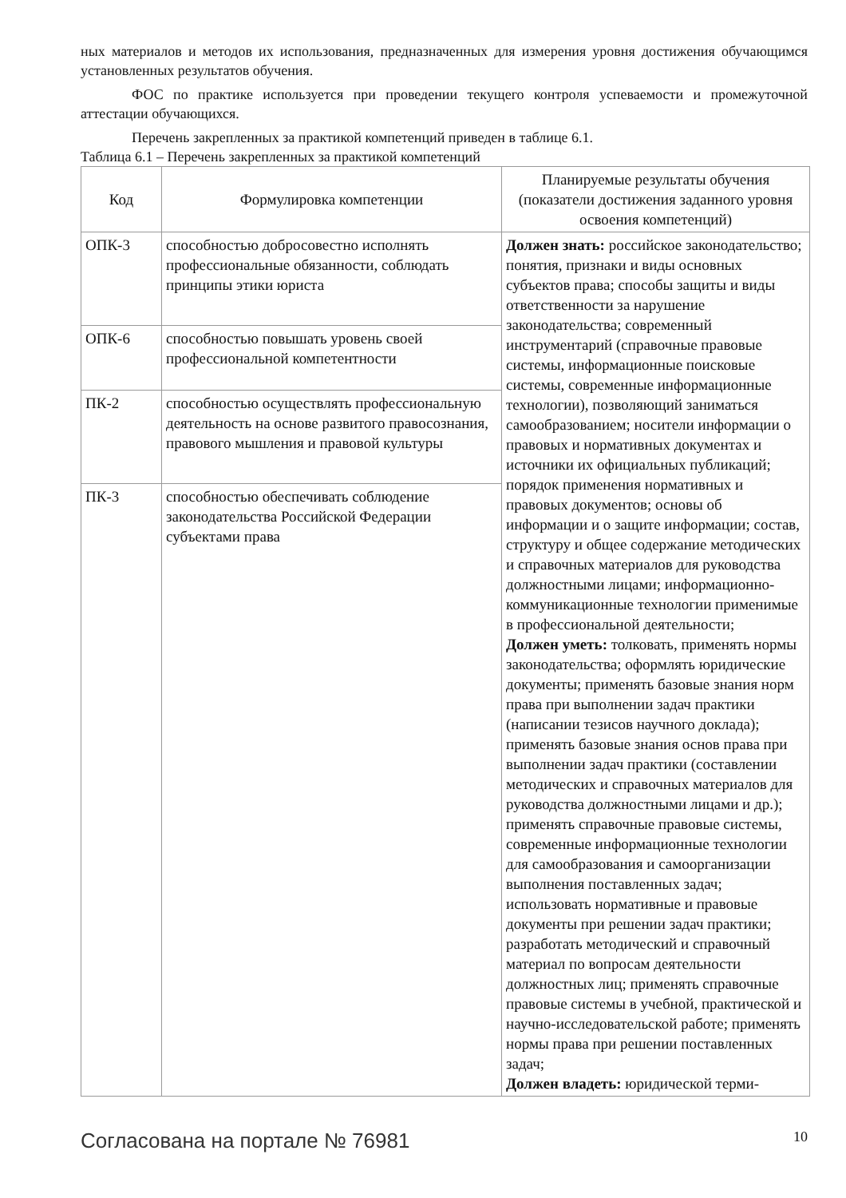ных материалов и методов их использования, предназначенных для измерения уровня достижения обучающимся установленных результатов обучения.
ФОС по практике используется при проведении текущего контроля успеваемости и промежуточной аттестации обучающихся.
Перечень закрепленных за практикой компетенций приведен в таблице 6.1.
Таблица 6.1 – Перечень закрепленных за практикой компетенций
| Код | Формулировка компетенции | Планируемые результаты обучения (показатели достижения заданного уровня освоения компетенций) |
| --- | --- | --- |
| ОПК-3 | способностью добросовестно исполнять профессиональные обязанности, соблюдать принципы этики юриста | Должен знать: российское законодательство; понятия, признаки и виды основных субъектов права; способы защиты и виды ответственности за нарушение законодательства; современный инструментарий (справочные правовые системы, информационные поисковые системы, современные информационные технологии), позволяющий заниматься самообразованием; носители информации о правовых и нормативных документах и источники их официальных публикаций; порядок применения нормативных и правовых документов; основы об информации и о защите информации; состав, структуру и общее содержание методических и справочных материалов для руководства должностными лицами; информационно-коммуникационные технологии применимые в профессиональной деятельности; Должен уметь: толковать, применять нормы законодательства; оформлять юридические документы; применять базовые знания норм права при выполнении задач практики (написании тезисов научного доклада); применять базовые знания основ права при выполнении задач практики (составлении методических и справочных материалов для руководства должностными лицами и др.); применять справочные правовые системы, современные информационные технологии для самообразования и самоорганизации выполнения поставленных задач; использовать нормативные и правовые документы при решении задач практики; разработать методический и справочный материал по вопросам деятельности должностных лиц; применять справочные правовые системы в учебной, практической и научно-исследовательской работе; применять нормы права при решении поставленных задач; Должен владеть: юридической терми- |
| ОПК-6 | способностью повышать уровень своей профессиональной компетентности | |
| ПК-2 | способностью осуществлять профессиональную деятельность на основе развитого правосознания, правового мышления и правовой культуры | |
| ПК-3 | способностью обеспечивать соблюдение законодательства Российской Федерации субъектами права | |
Согласована на портале № 76981 10